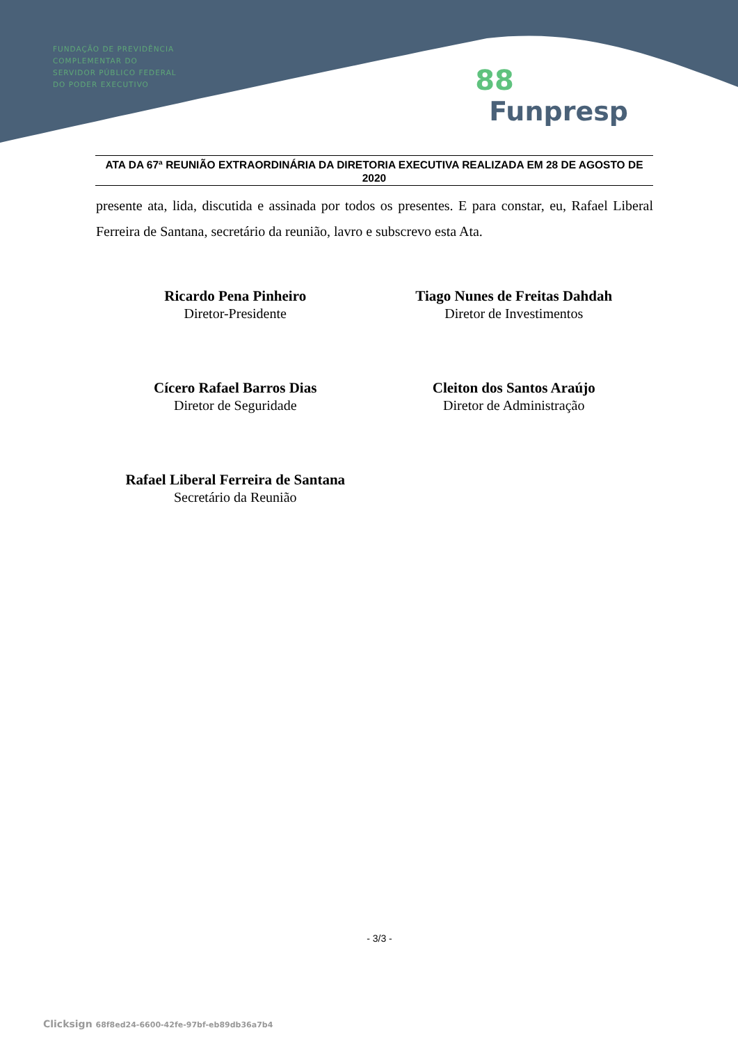FUNDAÇÃO DE PREVIDÊNCIA
COMPLEMENTAR DO
SERVIDOR PÚBLICO FEDERAL
DO PODER EXECUTIVO
88
Funpresp
ATA DA 67ª REUNIÃO EXTRAORDINÁRIA DA DIRETORIA EXECUTIVA REALIZADA EM 28 DE AGOSTO DE 2020
presente ata, lida, discutida e assinada por todos os presentes. E para constar, eu, Rafael Liberal Ferreira de Santana, secretário da reunião, lavro e subscrevo esta Ata.
Ricardo Pena Pinheiro
Diretor-Presidente
Tiago Nunes de Freitas Dahdah
Diretor de Investimentos
Cícero Rafael Barros Dias
Diretor de Seguridade
Cleiton dos Santos Araújo
Diretor de Administração
Rafael Liberal Ferreira de Santana
Secretário da Reunião
- 3/3 -
Clicksign 68f8ed24-6600-42fe-97bf-eb89db36a7b4